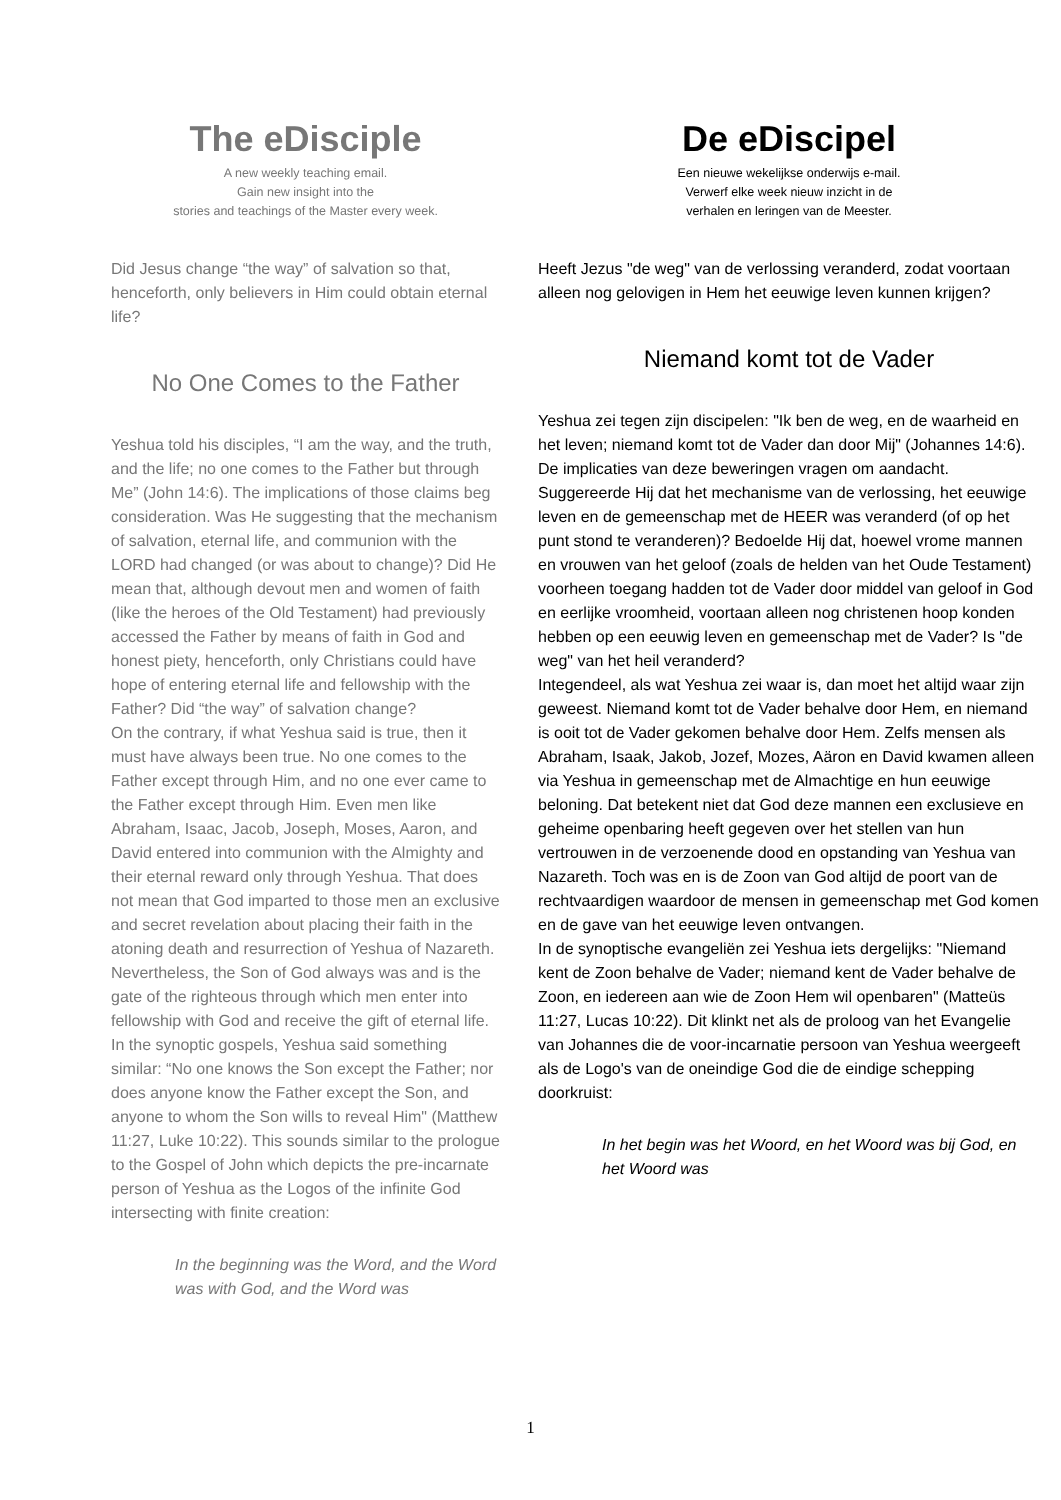The eDisciple
A new weekly teaching email.
Gain new insight into the
stories and teachings of the Master every week.
Did Jesus change “the way” of salvation so that, henceforth, only believers in Him could obtain eternal life?
No One Comes to the Father
Yeshua told his disciples, “I am the way, and the truth, and the life; no one comes to the Father but through Me” (John 14:6). The implications of those claims beg consideration. Was He suggesting that the mechanism of salvation, eternal life, and communion with the LORD had changed (or was about to change)? Did He mean that, although devout men and women of faith (like the heroes of the Old Testament) had previously accessed the Father by means of faith in God and honest piety, henceforth, only Christians could have hope of entering eternal life and fellowship with the Father? Did “the way” of salvation change?
On the contrary, if what Yeshua said is true, then it must have always been true. No one comes to the Father except through Him, and no one ever came to the Father except through Him. Even men like Abraham, Isaac, Jacob, Joseph, Moses, Aaron, and David entered into communion with the Almighty and their eternal reward only through Yeshua. That does not mean that God imparted to those men an exclusive and secret revelation about placing their faith in the atoning death and resurrection of Yeshua of Nazareth. Nevertheless, the Son of God always was and is the gate of the righteous through which men enter into fellowship with God and receive the gift of eternal life.
In the synoptic gospels, Yeshua said something similar: “No one knows the Son except the Father; nor does anyone know the Father except the Son, and anyone to whom the Son wills to reveal Him" (Matthew 11:27, Luke 10:22). This sounds similar to the prologue to the Gospel of John which depicts the pre-incarnate person of Yeshua as the Logos of the infinite God intersecting with finite creation:
In the beginning was the Word, and the Word was with God, and the Word was
De eDiscipel
Een nieuwe wekelijkse onderwijs e-mail.
Verwerf elke week nieuw inzicht in de
verhalen en leringen van de Meester.
Heeft Jezus "de weg" van de verlossing veranderd, zodat voortaan alleen nog gelovigen in Hem het eeuwige leven kunnen krijgen?
Niemand komt tot de Vader
Yeshua zei tegen zijn discipelen: "Ik ben de weg, en de waarheid en het leven; niemand komt tot de Vader dan door Mij" (Johannes 14:6). De implicaties van deze beweringen vragen om aandacht. Suggereerde Hij dat het mechanisme van de verlossing, het eeuwige leven en de gemeenschap met de HEER was veranderd (of op het punt stond te veranderen)? Bedoelde Hij dat, hoewel vrome mannen en vrouwen van het geloof (zoals de helden van het Oude Testament) voorheen toegang hadden tot de Vader door middel van geloof in God en eerlijke vroomheid, voortaan alleen nog christenen hoop konden hebben op een eeuwig leven en gemeenschap met de Vader? Is "de weg" van het heil veranderd?
Integendeel, als wat Yeshua zei waar is, dan moet het altijd waar zijn geweest. Niemand komt tot de Vader behalve door Hem, en niemand is ooit tot de Vader gekomen behalve door Hem. Zelfs mensen als Abraham, Isaak, Jakob, Jozef, Mozes, Aäron en David kwamen alleen via Yeshua in gemeenschap met de Almachtige en hun eeuwige beloning. Dat betekent niet dat God deze mannen een exclusieve en geheime openbaring heeft gegeven over het stellen van hun vertrouwen in de verzoenende dood en opstanding van Yeshua van Nazareth. Toch was en is de Zoon van God altijd de poort van de rechtvaardigen waardoor de mensen in gemeenschap met God komen en de gave van het eeuwige leven ontvangen.
In de synoptische evangeliën zei Yeshua iets dergelijks: "Niemand kent de Zoon behalve de Vader; niemand kent de Vader behalve de Zoon, en iedereen aan wie de Zoon Hem wil openbaren" (Matteüs 11:27, Lucas 10:22). Dit klinkt net als de proloog van het Evangelie van Johannes die de voor-incarnatie persoon van Yeshua weergeeft als de Logo's van de oneindige God die de eindige schepping doorkruist:
In het begin was het Woord, en het Woord was bij God, en het Woord was
1